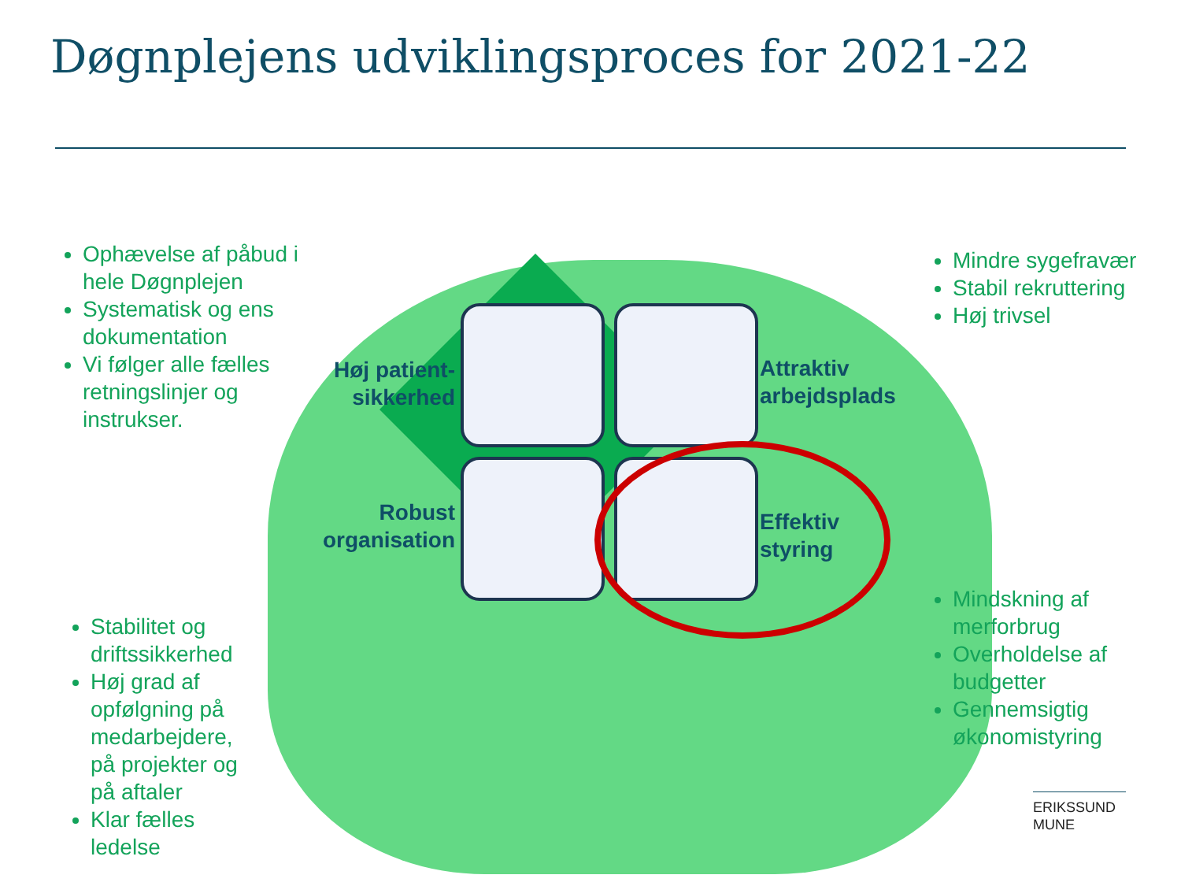Døgnplejens udviklingsproces for 2021-22
Ophævelse af påbud i hele Døgnplejen
Systematisk og ens dokumentation
Vi følger alle fælles retningslinjer og instrukser.
Mindre sygefravær
Stabil rekruttering
Høj trivsel
Høj patient-sikkerhed
Attraktiv
arbejdsplads
Robust organisation
Effektiv
styring
Stabilitet og driftssikkerhed
Høj grad af opfølgning på medarbejdere, på projekter og på aftaler
Klar fælles ledelse
Mindskning af merforbrug
Overholdelse af budgetter
Gennemsigtig økonomistyring
ERIKSSUND
MUNE